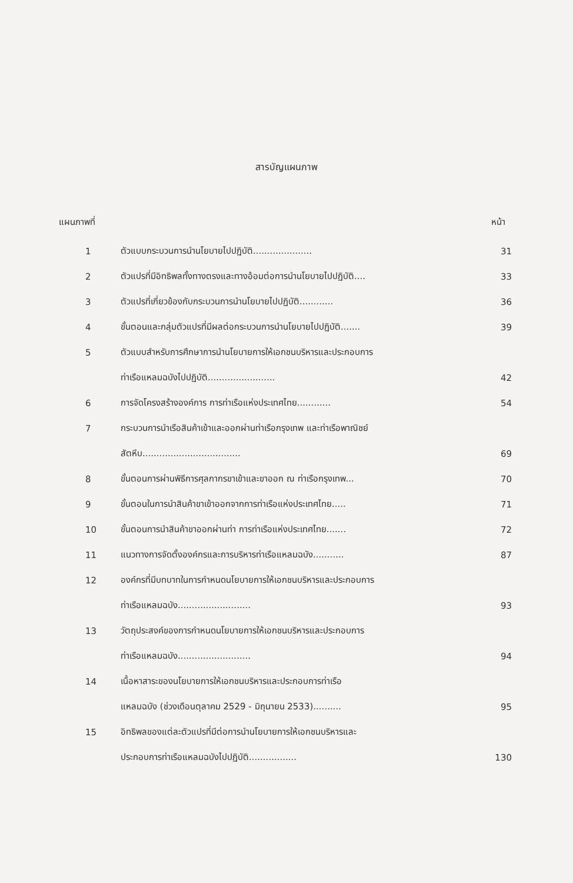สารบัญแผนภาพ
แผนภาพที่ หน้า
| 1 | ตัวแบบกระบวนการนำนโยบายไปปฏิบัติ..................... | 31 |
| 2 | ตัวแปรที่มีอิทธิพลทั้งทางตรงและทางอ้อมต่อการนำนโยบายไปปฏิบัติ.... | 33 |
| 3 | ตัวแปรที่เกี่ยวข้องกับกระบวนการนำนโยบายไปปฏิบัติ............ | 36 |
| 4 | ขั้นตอนและกลุ่มตัวแปรที่มีผลต่อกระบวนการนำนโยบายไปปฏิบัติ....... | 39 |
| 5 | ตัวแบบสำหรับการศึกษาการนำนโยบายการให้เอกชนบริหารและประกอบการ | |
| | ท่าเรือแหลมฉบังไปปฏิบัติ........................ | 42 |
| 6 | การจัดโครงสร้างองค์การ การท่าเรือแห่งประเทศไทย............ | 54 |
| 7 | กระบวนการนำเรือสินค้าเข้าและออกผ่านท่าเรือกรุงเทพ และท่าเรือพาณิชย์ | |
| | สัตหีบ................................... | 69 |
| 8 | ขั้นตอนการผ่านพิธีการศุลกากรขาเข้าและขาออก ณ ท่าเรือกรุงเทพ... | 70 |
| 9 | ขั้นตอนในการนำสินค้าขาเข้าออกจากการท่าเรือแห่งประเทศไทย..... | 71 |
| 10 | ขั้นตอนการนำสินค้าขาออกผ่านท่า การท่าเรือแห่งประเทศไทย....... | 72 |
| 11 | แนวทางการจัดตั้งองค์กรและการบริหารท่าเรือแหลมฉบัง........... | 87 |
| 12 | องค์กรที่มีบทบาทในการกำหนดนโยบายการให้เอกชนบริหารและประกอบการ | |
| | ท่าเรือแหลมฉบัง.......................... | 93 |
| 13 | วัตถุประสงค์ของการกำหนดนโยบายการให้เอกชนบริหารและประกอบการ | |
| | ท่าเรือแหลมฉบัง.......................... | 94 |
| 14 | เนื้อหาสาระของนโยบายการให้เอกชนบริหารและประกอบการท่าเรือ | |
| | แหลมฉบัง (ช่วงเดือนตุลาคม 2529 - มิถุนายน 2533).......... | 95 |
| 15 | อิทธิพลของแต่ละตัวแปรที่มีต่อการนำนโยบายการให้เอกชนบริหารและ | |
| | ประกอบการท่าเรือแหลมฉบังไปปฏิบัติ................. | 130 |